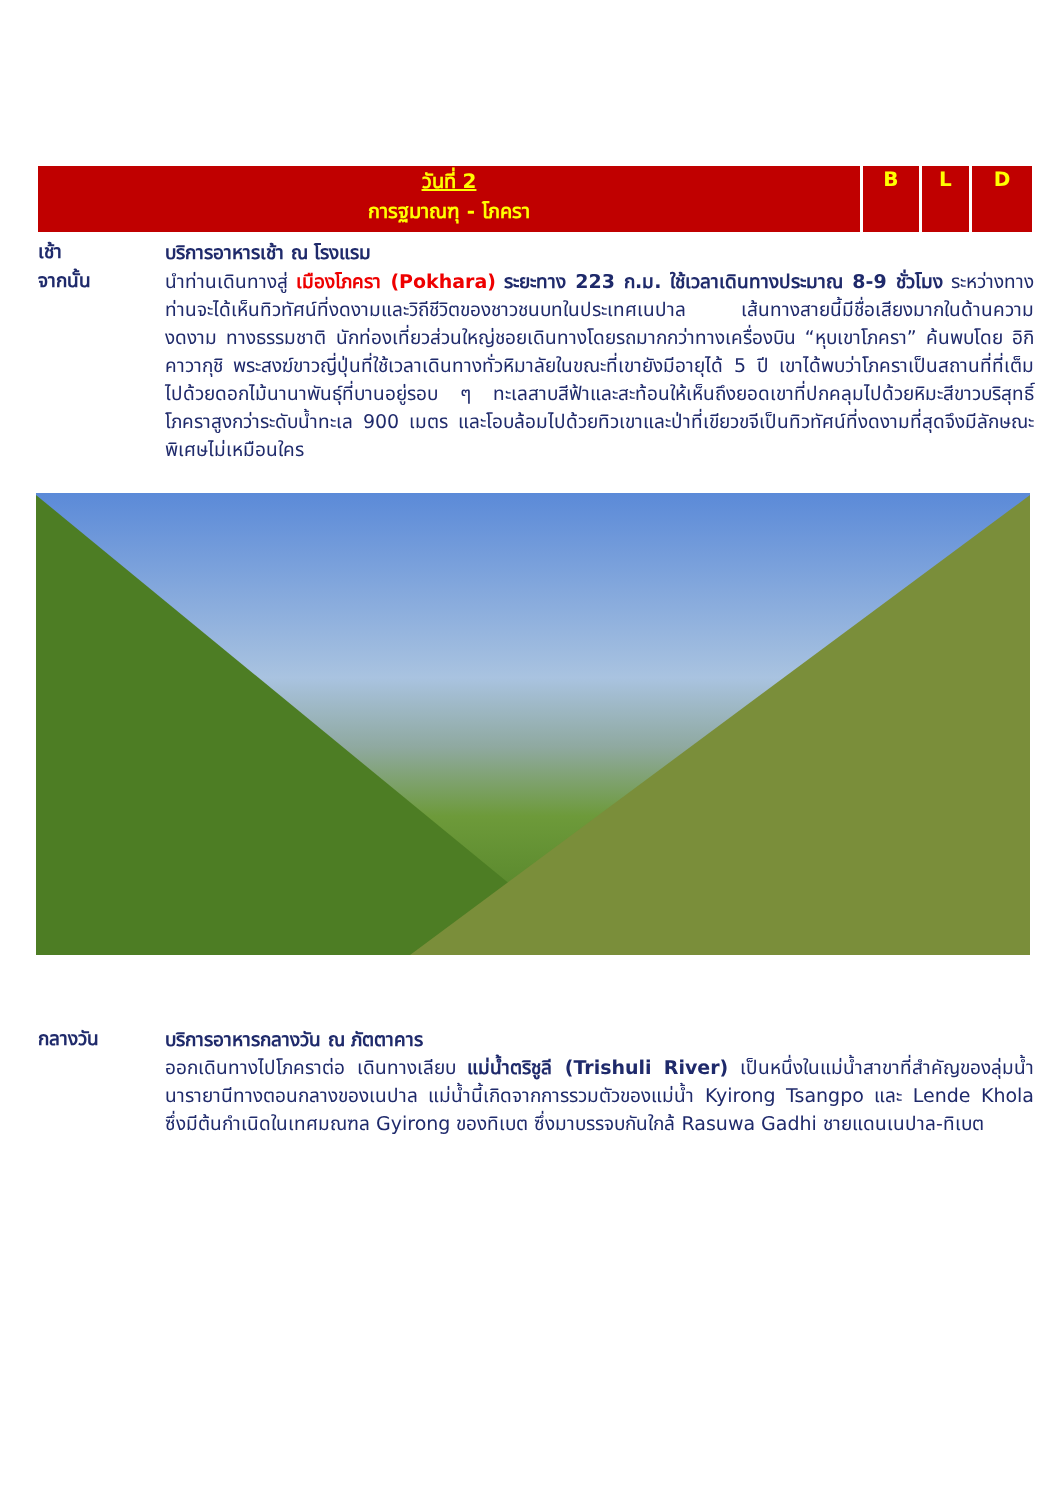| วันที่ 2 การฐมาณฑุ - โภครา | B | L | D |
เช้า
บริการอาหารเช้า ณ โรงแรม
จากนั้น
นำท่านเดินทางสู่ เมืองโภครา (Pokhara) ระยะทาง 223 ก.ม. ใช้เวลาเดินทางประมาณ 8-9 ชั่วโมง ระหว่างทางท่านจะได้เห็นทิวทัศน์ที่งดงามและวิถีชีวิตของชาวชนบทในประเทศเนปาล เส้นทางสายนี้มีชื่อเสียงมากในด้านความงดงาม ทางธรรมชาติ นักท่องเที่ยวส่วนใหญ่ชอยเดินทางโดยรถมากกว่าทางเครื่องบิน “หุบเขาโภครา” ค้นพบโดย อิกิ คาวากุชิ พระสงฆ์ขาวญี่ปุ่นที่ใช้เวลาเดินทางทั่วหิมาลัยในขณะที่เขายังมีอายุได้ 5 ปี เขาได้พบว่าโภคราเป็นสถานที่ที่เต็มไปด้วยดอกไม้นานาพันธุ์ที่บานอยู่รอบ ๆ ทะเลสาบสีฟ้าและสะท้อนให้เห็นถึงยอดเขาที่ปกคลุมไปด้วยหิมะสีขาวบริสุทธิ์ โภคราสูงกว่าระดับน้ำทะเล 900 เมตร และโอบล้อมไปด้วยทิวเขาและป่าที่เขียวขจีเป็นทิวทัศน์ที่งดงามที่สุดจึงมีลักษณะพิเศษไม่เหมือนใคร
กลางวัน
บริการอาหารกลางวัน ณ ภัตตาคาร
ออกเดินทางไปโภคราต่อ เดินทางเลียบ แม่น้ำตริชูลี (Trishuli River) เป็นหนึ่งในแม่น้ำสาขาที่สำคัญของลุ่มน้ำนารายานีทางตอนกลางของเนปาล แม่น้ำนี้เกิดจากการรวมตัวของแม่น้ำ Kyirong Tsangpo และ Lende Khola ซึ่งมีต้นกำเนิดในเทศมณฑล Gyirong ของทิเบต ซึ่งมาบรรจบกันใกล้ Rasuwa Gadhi ชายแดนเนปาล-ทิเบต